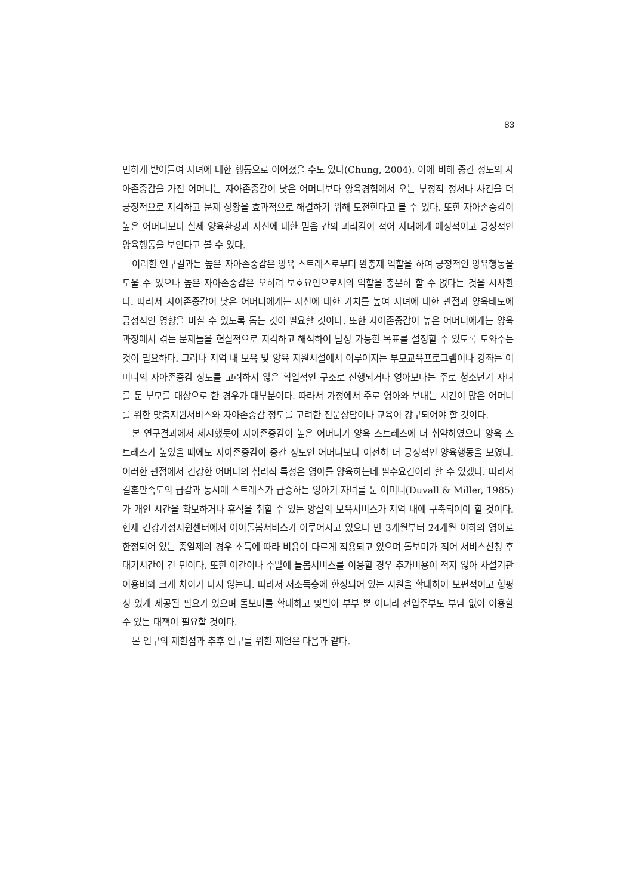83
민하게 받아들여 자녀에 대한 행동으로 이어졌을 수도 있다(Chung, 2004). 이에 비해 중간 정도의 자아존중감을 가진 어머니는 자아존중감이 낮은 어머니보다 양육경험에서 오는 부정적 정서나 사건을 더 긍정적으로 지각하고 문제 상황을 효과적으로 해결하기 위해 도전한다고 볼 수 있다. 또한 자아존중감이 높은 어머니보다 실제 양육환경과 자신에 대한 믿음 간의 괴리감이 적어 자녀에게 애정적이고 긍정적인 양육행동을 보인다고 볼 수 있다.
이러한 연구결과는 높은 자아존중감은 양육 스트레스로부터 완충제 역할을 하여 긍정적인 양육행동을 도울 수 있으나 높은 자아존중감은 오히려 보호요인으로서의 역할을 충분히 할 수 없다는 것을 시사한다. 따라서 자아존중감이 낮은 어머니에게는 자신에 대한 가치를 높여 자녀에 대한 관점과 양육태도에 긍정적인 영향을 미칠 수 있도록 돕는 것이 필요할 것이다. 또한 자아존중감이 높은 어머니에게는 양육과정에서 겪는 문제들을 현실적으로 지각하고 해석하여 달성 가능한 목표를 설정할 수 있도록 도와주는 것이 필요하다. 그러나 지역 내 보육 및 양육 지원시설에서 이루어지는 부모교육프로그램이나 강좌는 어머니의 자아존중감 정도를 고려하지 않은 획일적인 구조로 진행되거나 영아보다는 주로 청소년기 자녀를 둔 부모를 대상으로 한 경우가 대부분이다. 따라서 가정에서 주로 영아와 보내는 시간이 많은 어머니를 위한 맞춤지원서비스와 자아존중감 정도를 고려한 전문상담이나 교육이 강구되어야 할 것이다.
본 연구결과에서 제시했듯이 자아존중감이 높은 어머니가 양육 스트레스에 더 취약하였으나 양육 스트레스가 높았을 때에도 자아존중감이 중간 정도인 어머니보다 여전히 더 긍정적인 양육행동을 보였다. 이러한 관점에서 건강한 어머니의 심리적 특성은 영아를 양육하는데 필수요건이라 할 수 있겠다. 따라서 결혼만족도의 급감과 동시에 스트레스가 급증하는 영아기 자녀를 둔 어머니(Duvall & Miller, 1985)가 개인 시간을 확보하거나 휴식을 취할 수 있는 양질의 보육서비스가 지역 내에 구축되어야 할 것이다. 현재 건강가정지원센터에서 아이돌봄서비스가 이루어지고 있으나 만 3개월부터 24개월 이하의 영아로 한정되어 있는 종일제의 경우 소득에 따라 비용이 다르게 적용되고 있으며 돌보미가 적어 서비스신청 후 대기시간이 긴 편이다. 또한 야간이나 주말에 돌봄서비스를 이용할 경우 추가비용이 적지 않아 사설기관이용비와 크게 차이가 나지 않는다. 따라서 저소득층에 한정되어 있는 지원을 확대하여 보편적이고 형평성 있게 제공될 필요가 있으며 돌보미를 확대하고 맞벌이 부부 뿐 아니라 전업주부도 부담 없이 이용할 수 있는 대책이 필요할 것이다.
본 연구의 제한점과 추후 연구를 위한 제언은 다음과 같다.